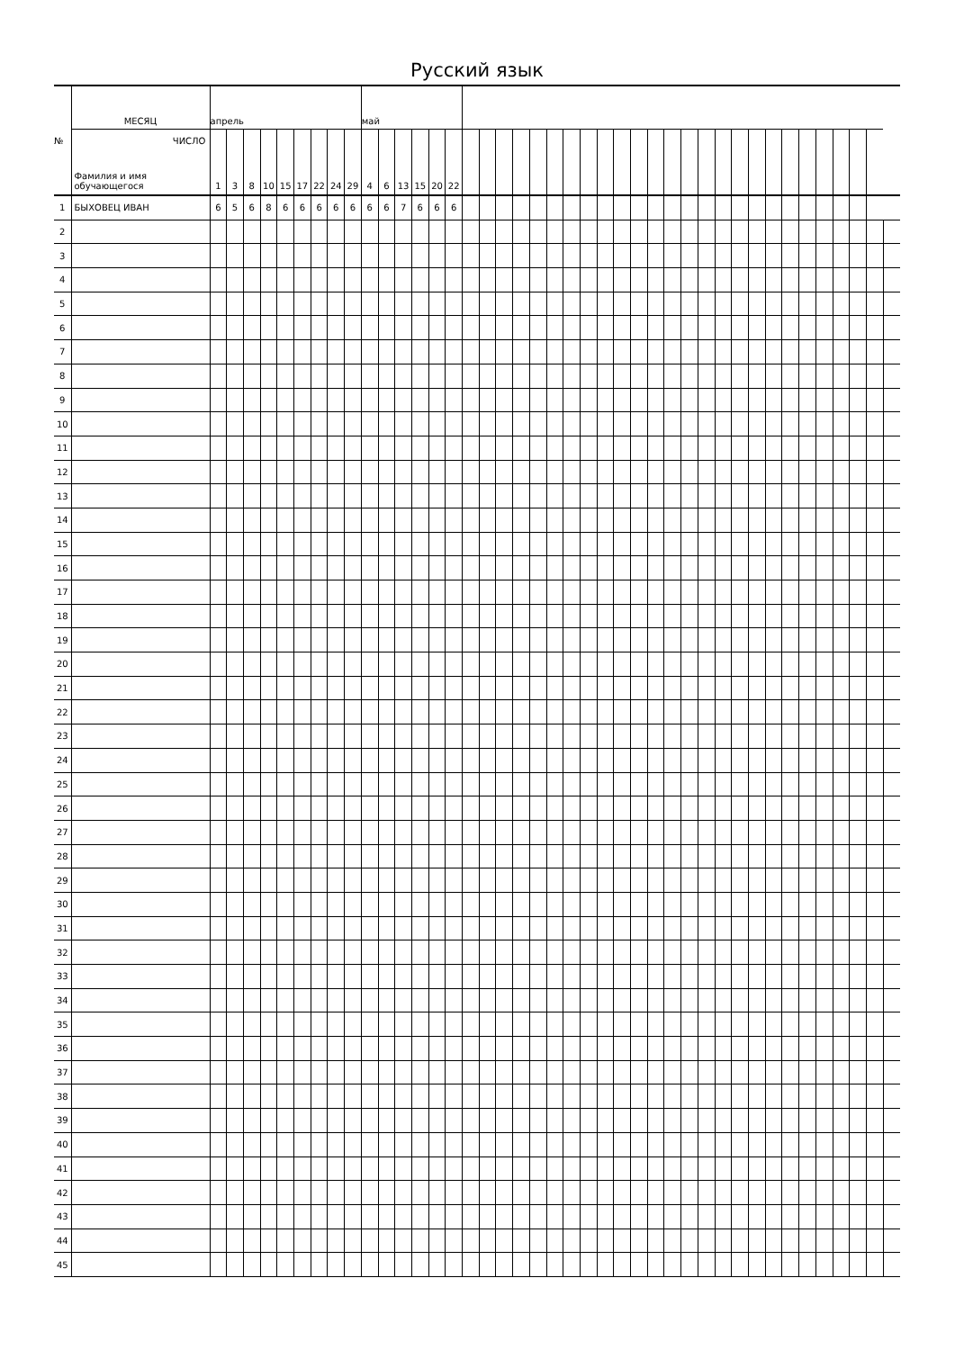Русский язык
| № | МЕСЯЦ | апрель | | | | | | | | | май | | | | | | | | | | | | | | | | | | | | | | | | | | | | | | | |
| | ЧИСЛО Фамилия и имя обучающегося | 1 | 3 | 8 | 10 | 15 | 17 | 22 | 24 | 29 | 4 | 6 | 13 | 15 | 20 | 22 | | | | | | | | | | | | | | | | | | | | | | | | | | |
| 1 | БЫХОВЕЦ ИВАН | 6 | 5 | 6 | 8 | 6 | 6 | 6 | 6 | 6 | 6 | 6 | 7 | 6 | 6 | 6 | | | | | | | | | | | | | | | | | | | | | | | | | | |
| 2 | | | | | | | | | | | | | | | | | | | | | | | | | | | | | | | | | | | | | | | | | | |
| 3 | | | | | | | | | | | | | | | | | | | | | | | | | | | | | | | | | | | | | | | | | | |
| 4 | | | | | | | | | | | | | | | | | | | | | | | | | | | | | | | | | | | | | | | | | | |
| 5 | | | | | | | | | | | | | | | | | | | | | | | | | | | | | | | | | | | | | | | | | | |
| 6 | | | | | | | | | | | | | | | | | | | | | | | | | | | | | | | | | | | | | | | | | | |
| 7 | | | | | | | | | | | | | | | | | | | | | | | | | | | | | | | | | | | | | | | | | | |
| 8 | | | | | | | | | | | | | | | | | | | | | | | | | | | | | | | | | | | | | | | | | | |
| 9 | | | | | | | | | | | | | | | | | | | | | | | | | | | | | | | | | | | | | | | | | | |
| 10 | | | | | | | | | | | | | | | | | | | | | | | | | | | | | | | | | | | | | | | | | | |
| 11 | | | | | | | | | | | | | | | | | | | | | | | | | | | | | | | | | | | | | | | | | | |
| 12 | | | | | | | | | | | | | | | | | | | | | | | | | | | | | | | | | | | | | | | | | | |
| 13 | | | | | | | | | | | | | | | | | | | | | | | | | | | | | | | | | | | | | | | | | | |
| 14 | | | | | | | | | | | | | | | | | | | | | | | | | | | | | | | | | | | | | | | | | | |
| 15 | | | | | | | | | | | | | | | | | | | | | | | | | | | | | | | | | | | | | | | | | | |
| 16 | | | | | | | | | | | | | | | | | | | | | | | | | | | | | | | | | | | | | | | | | | |
| 17 | | | | | | | | | | | | | | | | | | | | | | | | | | | | | | | | | | | | | | | | | | |
| 18 | | | | | | | | | | | | | | | | | | | | | | | | | | | | | | | | | | | | | | | | | | |
| 19 | | | | | | | | | | | | | | | | | | | | | | | | | | | | | | | | | | | | | | | | | | |
| 20 | | | | | | | | | | | | | | | | | | | | | | | | | | | | | | | | | | | | | | | | | | |
| 21 | | | | | | | | | | | | | | | | | | | | | | | | | | | | | | | | | | | | | | | | | | |
| 22 | | | | | | | | | | | | | | | | | | | | | | | | | | | | | | | | | | | | | | | | | | |
| 23 | | | | | | | | | | | | | | | | | | | | | | | | | | | | | | | | | | | | | | | | | | |
| 24 | | | | | | | | | | | | | | | | | | | | | | | | | | | | | | | | | | | | | | | | | | |
| 25 | | | | | | | | | | | | | | | | | | | | | | | | | | | | | | | | | | | | | | | | | | |
| 26 | | | | | | | | | | | | | | | | | | | | | | | | | | | | | | | | | | | | | | | | | | |
| 27 | | | | | | | | | | | | | | | | | | | | | | | | | | | | | | | | | | | | | | | | | | |
| 28 | | | | | | | | | | | | | | | | | | | | | | | | | | | | | | | | | | | | | | | | | | |
| 29 | | | | | | | | | | | | | | | | | | | | | | | | | | | | | | | | | | | | | | | | | | |
| 30 | | | | | | | | | | | | | | | | | | | | | | | | | | | | | | | | | | | | | | | | | | |
| 31 | | | | | | | | | | | | | | | | | | | | | | | | | | | | | | | | | | | | | | | | | | |
| 32 | | | | | | | | | | | | | | | | | | | | | | | | | | | | | | | | | | | | | | | | | | |
| 33 | | | | | | | | | | | | | | | | | | | | | | | | | | | | | | | | | | | | | | | | | | |
| 34 | | | | | | | | | | | | | | | | | | | | | | | | | | | | | | | | | | | | | | | | | | |
| 35 | | | | | | | | | | | | | | | | | | | | | | | | | | | | | | | | | | | | | | | | | | |
| 36 | | | | | | | | | | | | | | | | | | | | | | | | | | | | | | | | | | | | | | | | | | |
| 37 | | | | | | | | | | | | | | | | | | | | | | | | | | | | | | | | | | | | | | | | | | |
| 38 | | | | | | | | | | | | | | | | | | | | | | | | | | | | | | | | | | | | | | | | | | |
| 39 | | | | | | | | | | | | | | | | | | | | | | | | | | | | | | | | | | | | | | | | | | |
| 40 | | | | | | | | | | | | | | | | | | | | | | | | | | | | | | | | | | | | | | | | | | |
| 41 | | | | | | | | | | | | | | | | | | | | | | | | | | | | | | | | | | | | | | | | | | |
| 42 | | | | | | | | | | | | | | | | | | | | | | | | | | | | | | | | | | | | | | | | | | |
| 43 | | | | | | | | | | | | | | | | | | | | | | | | | | | | | | | | | | | | | | | | | | |
| 44 | | | | | | | | | | | | | | | | | | | | | | | | | | | | | | | | | | | | | | | | | | |
| 45 | | | | | | | | | | | | | | | | | | | | | | | | | | | | | | | | | | | | | | | | | | |